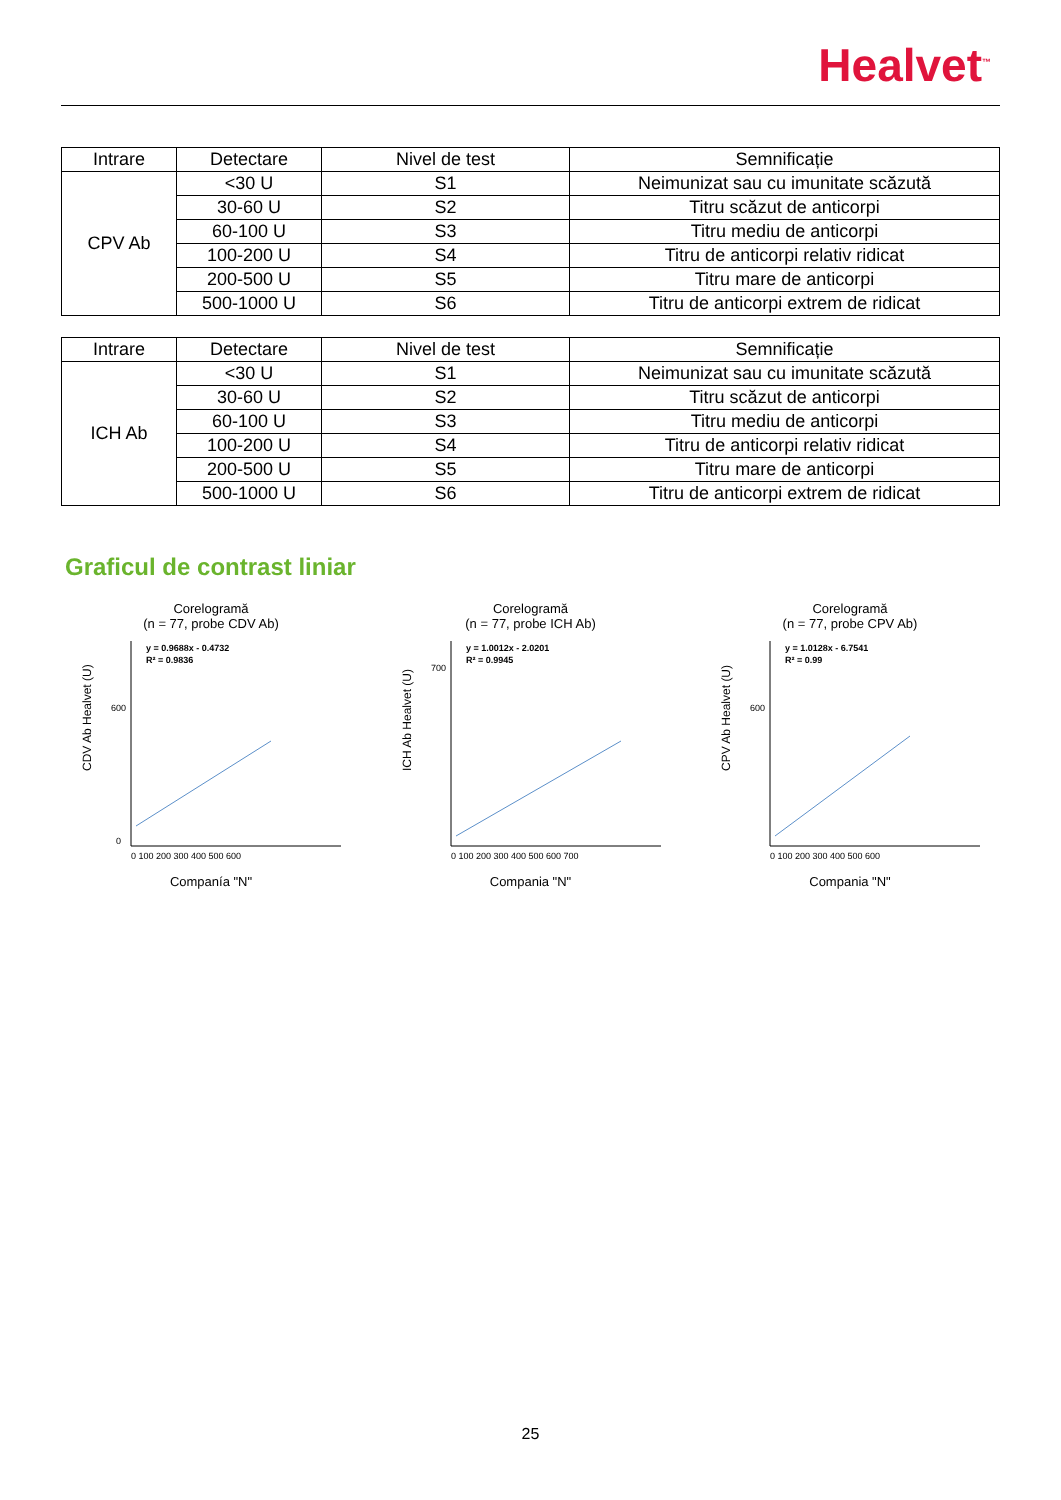Healvet<sup>™</sup>
| Intrare | Detectare | Nivel de test | Semnificație |
| --- | --- | --- | --- |
| CPV Ab | <30 U | S1 | Neimunizat sau cu imunitate scăzută |
| | 30-60 U | S2 | Titru scăzut de anticorpi |
| | 60-100 U | S3 | Titru mediu de anticorpi |
| | 100-200 U | S4 | Titru de anticorpi relativ ridicat |
| | 200-500 U | S5 | Titru mare de anticorpi |
| | 500-1000 U | S6 | Titru de anticorpi extrem de ridicat |
| Intrare | Detectare | Nivel de test | Semnificație |
| --- | --- | --- | --- |
| ICH Ab | <30 U | S1 | Neimunizat sau cu imunitate scăzută |
| | 30-60 U | S2 | Titru scăzut de anticorpi |
| | 60-100 U | S3 | Titru mediu de anticorpi |
| | 100-200 U | S4 | Titru de anticorpi relativ ridicat |
| | 200-500 U | S5 | Titru mare de anticorpi |
| | 500-1000 U | S6 | Titru de anticorpi extrem de ridicat |
Graficul de contrast liniar
Corelogramă
(n = 77, probe CDV Ab)
y = 0.9688x - 0.4732
R² = 0.9836
CDV Ab Healvet (U)
0 100 200 300 400 500 600
0
600
Companía "N"
Corelogramă
(n = 77, probe ICH Ab)
y = 1.0012x - 2.0201
R² = 0.9945
ICH Ab Healvet (U)
0 100 200 300 400 500 600 700
700
Compania "N"
Corelogramă
(n = 77, probe CPV Ab)
y = 1.0128x - 6.7541
R² = 0.99
CPV Ab Healvet (U)
0 100 200 300 400 500 600
600
Compania "N"
25